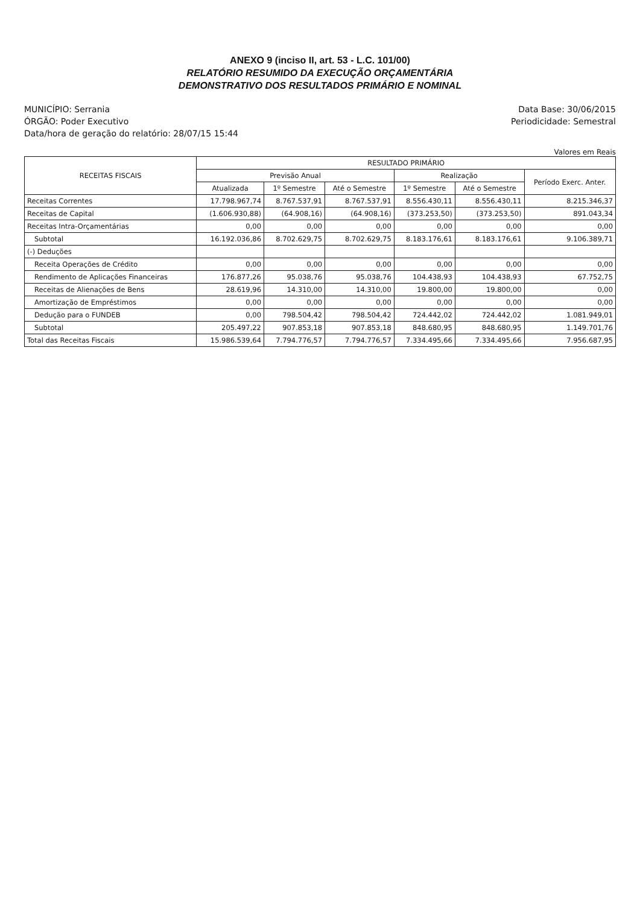ANEXO 9 (inciso II, art. 53 - L.C. 101/00)
RELATÓRIO RESUMIDO DA EXECUÇÃO ORÇAMENTÁRIA
DEMONSTRATIVO DOS RESULTADOS PRIMÁRIO E NOMINAL
MUNICÍPIO: Serrania
ÓRGÃO: Poder Executivo
Data/hora de geração do relatório: 28/07/15 15:44
Data Base: 30/06/2015
Periodicidade: Semestral
Valores em Reais
| RECEITAS FISCAIS | RESULTADO PRIMÁRIO | | | | | |
| --- | --- | --- | --- | --- | --- | --- |
| | Previsão Anual | | | Realização | | Período Exerc. Anter. |
| | Atualizada | 1º Semestre | Até o Semestre | 1º Semestre | Até o Semestre | |
| Receitas Correntes | 17.798.967,74 | 8.767.537,91 | 8.767.537,91 | 8.556.430,11 | 8.556.430,11 | 8.215.346,37 |
| Receitas de Capital | (1.606.930,88) | (64.908,16) | (64.908,16) | (373.253,50) | (373.253,50) | 891.043,34 |
| Receitas Intra-Orçamentárias | 0,00 | 0,00 | 0,00 | 0,00 | 0,00 | 0,00 |
| Subtotal | 16.192.036,86 | 8.702.629,75 | 8.702.629,75 | 8.183.176,61 | 8.183.176,61 | 9.106.389,71 |
| (-) Deduções | | | | | | |
| Receita Operações de Crédito | 0,00 | 0,00 | 0,00 | 0,00 | 0,00 | 0,00 |
| Rendimento de Aplicações Financeiras | 176.877,26 | 95.038,76 | 95.038,76 | 104.438,93 | 104.438,93 | 67.752,75 |
| Receitas de Alienações de Bens | 28.619,96 | 14.310,00 | 14.310,00 | 19.800,00 | 19.800,00 | 0,00 |
| Amortização de Empréstimos | 0,00 | 0,00 | 0,00 | 0,00 | 0,00 | 0,00 |
| Dedução para o FUNDEB | 0,00 | 798.504,42 | 798.504,42 | 724.442,02 | 724.442,02 | 1.081.949,01 |
| Subtotal | 205.497,22 | 907.853,18 | 907.853,18 | 848.680,95 | 848.680,95 | 1.149.701,76 |
| Total das Receitas Fiscais | 15.986.539,64 | 7.794.776,57 | 7.794.776,57 | 7.334.495,66 | 7.334.495,66 | 7.956.687,95 |